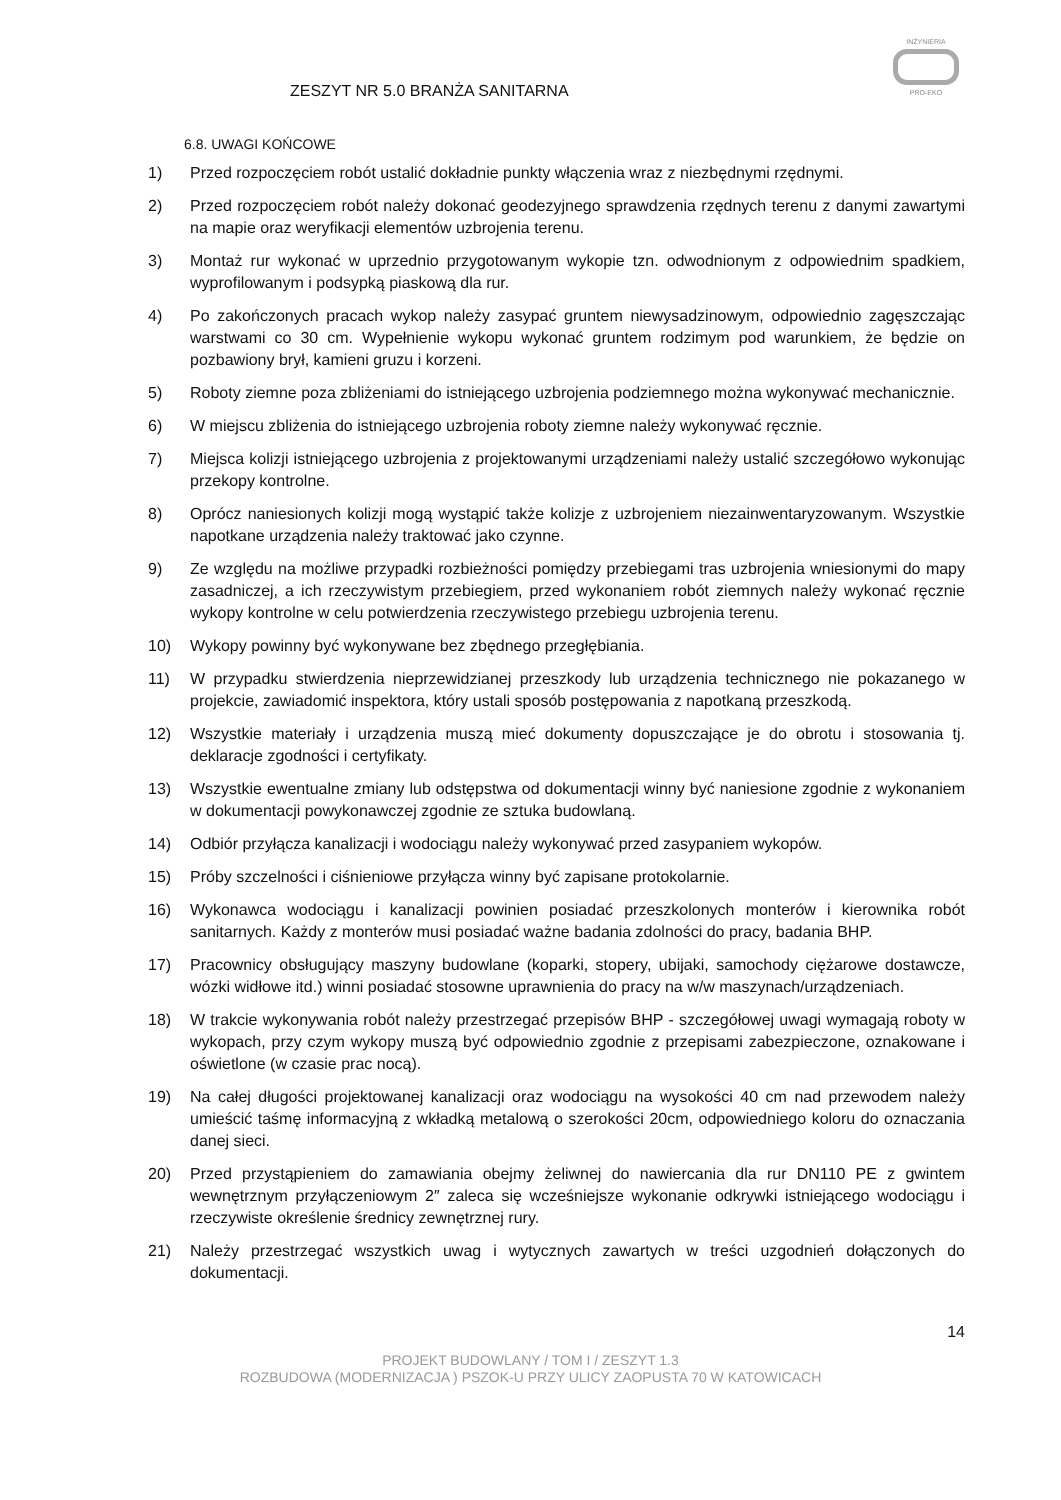ZESZYT NR 5.0 BRANŻA SANITARNA
INŻYNIERIA
PRO-EKO
6.8. UWAGI KOŃCOWE
1) Przed rozpoczęciem robót ustalić dokładnie punkty włączenia wraz z niezbędnymi rzędnymi.
2) Przed rozpoczęciem robót należy dokonać geodezyjnego sprawdzenia rzędnych terenu z danymi zawartymi na mapie oraz weryfikacji elementów uzbrojenia terenu.
3) Montaż rur wykonać w uprzednio przygotowanym wykopie tzn. odwodnionym z odpowiednim spadkiem, wyprofilowanym i podsypką piaskową dla rur.
4) Po zakończonych pracach wykop należy zasypać gruntem niewysadzinowym, odpowiednio zagęszczając warstwami co 30 cm. Wypełnienie wykopu wykonać gruntem rodzimym pod warunkiem, że będzie on pozbawiony brył, kamieni gruzu i korzeni.
5) Roboty ziemne poza zbliżeniami do istniejącego uzbrojenia podziemnego można wykonywać mechanicznie.
6) W miejscu zbliżenia do istniejącego uzbrojenia roboty ziemne należy wykonywać ręcznie.
7) Miejsca kolizji istniejącego uzbrojenia z projektowanymi urządzeniami należy ustalić szczegółowo wykonując przekopy kontrolne.
8) Oprócz naniesionych kolizji mogą wystąpić także kolizje z uzbrojeniem niezainwentaryzowanym. Wszystkie napotkane urządzenia należy traktować jako czynne.
9) Ze względu na możliwe przypadki rozbieżności pomiędzy przebiegami tras uzbrojenia wniesionymi do mapy zasadniczej, a ich rzeczywistym przebiegiem, przed wykonaniem robót ziemnych należy wykonać ręcznie wykopy kontrolne w celu potwierdzenia rzeczywistego przebiegu uzbrojenia terenu.
10) Wykopy powinny być wykonywane bez zbędnego przegłębiania.
11) W przypadku stwierdzenia nieprzewidzianej przeszkody lub urządzenia technicznego nie pokazanego w projekcie, zawiadomić inspektora, który ustali sposób postępowania z napotkaną przeszkodą.
12) Wszystkie materiały i urządzenia muszą mieć dokumenty dopuszczające je do obrotu i stosowania tj. deklaracje zgodności i certyfikaty.
13) Wszystkie ewentualne zmiany lub odstępstwa od dokumentacji winny być naniesione zgodnie z wykonaniem w dokumentacji powykonawczej zgodnie ze sztuka budowlaną.
14) Odbiór przyłącza kanalizacji i wodociągu należy wykonywać przed zasypaniem wykopów.
15) Próby szczelności i ciśnieniowe przyłącza winny być zapisane protokolarnie.
16) Wykonawca wodociągu i kanalizacji powinien posiadać przeszkolonych monterów i kierownika robót sanitarnych. Każdy z monterów musi posiadać ważne badania zdolności do pracy, badania BHP.
17) Pracownicy obsługujący maszyny budowlane (koparki, stopery, ubijaki, samochody ciężarowe dostawcze, wózki widłowe itd.) winni posiadać stosowne uprawnienia do pracy na w/w maszynach/urządzeniach.
18) W trakcie wykonywania robót należy przestrzegać przepisów BHP - szczegółowej uwagi wymagają roboty w wykopach, przy czym wykopy muszą być odpowiednio zgodnie z przepisami zabezpieczone, oznakowane i oświetlone (w czasie prac nocą).
19) Na całej długości projektowanej kanalizacji oraz wodociągu na wysokości 40 cm nad przewodem należy umieścić taśmę informacyjną z wkładką metalową o szerokości 20cm, odpowiedniego koloru do oznaczania danej sieci.
20) Przed przystąpieniem do zamawiania obejmy żeliwnej do nawiercania dla rur DN110 PE z gwintem wewnętrznym przyłączeniowym 2″ zaleca się wcześniejsze wykonanie odkrywki istniejącego wodociągu i rzeczywiste określenie średnicy zewnętrznej rury.
21) Należy przestrzegać wszystkich uwag i wytycznych zawartych w treści uzgodnień dołączonych do dokumentacji.
14
PROJEKT BUDOWLANY / TOM I / ZESZYT 1.3
ROZBUDOWA (MODERNIZACJA ) PSZOK-U PRZY ULICY ZAOPUSTA 70 W KATOWICACH